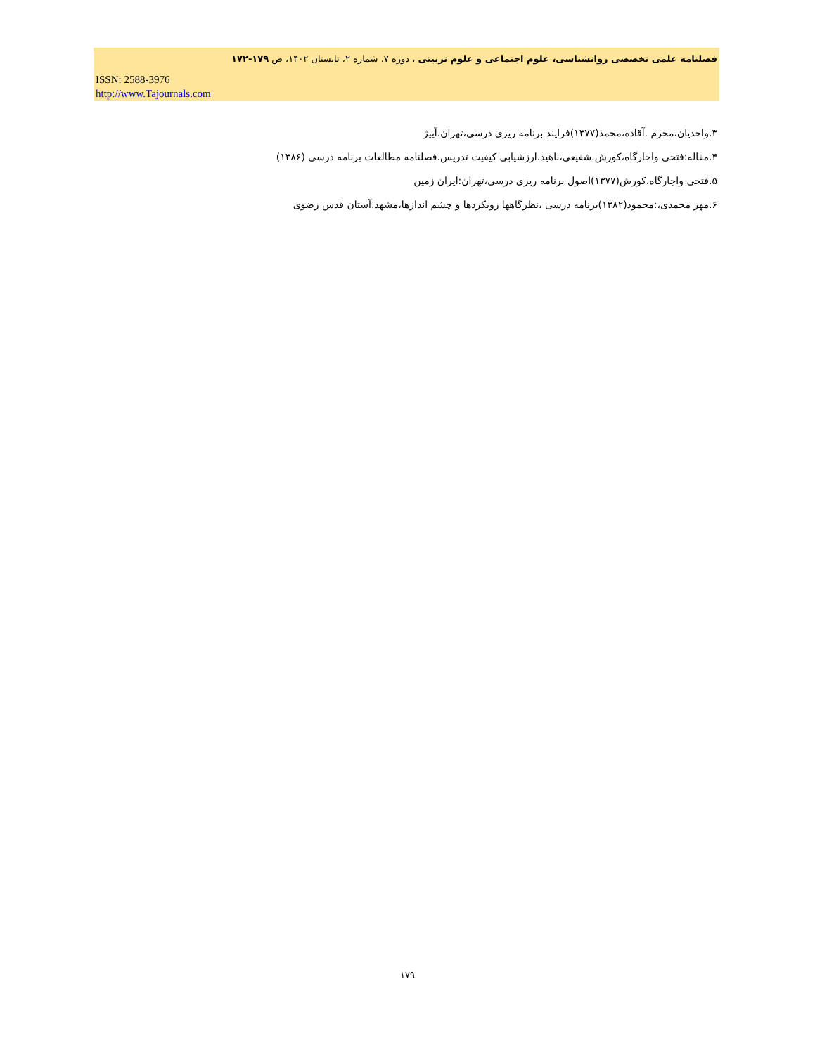فصلنامه علمی تخصصی روانشناسی، علوم اجتماعی و علوم تربیتی ، دوره ۷، شماره ۲، تابستان ۱۴۰۲، ص ۱۷۹-۱۷۲
ISSN: 2588-3976
http://www.Tajournals.com
۳.واحدیان،محرم .آقاده،محمد(۱۳۷۷)فرایند برنامه ریزی درسی،تهران،آییژ
۴.مقاله:فتحی واجارگاه،کورش.شفیعی،ناهید.ارزشیابی کیفیت تدریس.فصلنامه مطالعات برنامه درسی (۱۳۸۶)
۵.فتحی واجارگاه،کورش(۱۳۷۷)اصول برنامه ریزی درسی،تهران:ایران زمین
۶.مهر محمدی،:محمود(۱۳۸۲)برنامه درسی ،نظرگاهها رویکردها و چشم اندازها،مشهد.آستان قدس رضوی
۱۷۹